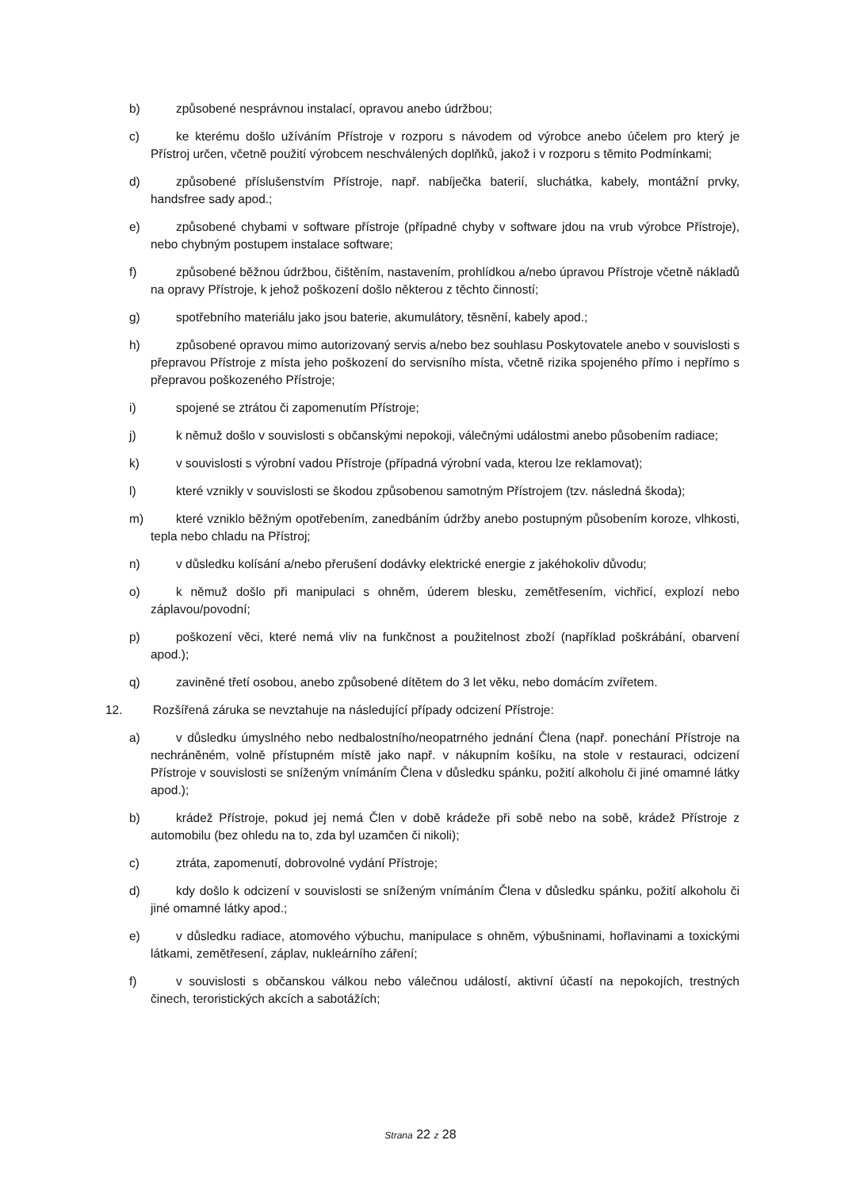b) způsobené nesprávnou instalací, opravou anebo údržbou;
c) ke kterému došlo užíváním Přístroje v rozporu s návodem od výrobce anebo účelem pro který je Přístroj určen, včetně použití výrobcem neschválených doplňků, jakož i v rozporu s těmito Podmínkami;
d) způsobené příslušenstvím Přístroje, např. nabíječka baterií, sluchátka, kabely, montážní prvky, handsfree sady apod.;
e) způsobené chybami v software přístroje (případné chyby v software jdou na vrub výrobce Přístroje), nebo chybným postupem instalace software;
f) způsobené běžnou údržbou, čištěním, nastavením, prohlídkou a/nebo úpravou Přístroje včetně nákladů na opravy Přístroje, k jehož poškození došlo některou z těchto činností;
g) spotřebního materiálu jako jsou baterie, akumulátory, těsnění, kabely apod.;
h) způsobené opravou mimo autorizovaný servis a/nebo bez souhlasu Poskytovatele anebo v souvislosti s přepravou Přístroje z místa jeho poškození do servisního místa, včetně rizika spojeného přímo i nepřímo s přepravou poškozeného Přístroje;
i) spojené se ztrátou či zapomenutím Přístroje;
j) k němuž došlo v souvislosti s občanskými nepokoji, válečnými událostmi anebo působením radiace;
k) v souvislosti s výrobní vadou Přístroje (případná výrobní vada, kterou lze reklamovat);
l) které vznikly v souvislosti se škodou způsobenou samotným Přístrojem (tzv. následná škoda);
m) které vzniklo běžným opotřebením, zanedbáním údržby anebo postupným působením koroze, vlhkosti, tepla nebo chladu na Přístroj;
n) v důsledku kolísání a/nebo přerušení dodávky elektrické energie z jakéhokoliv důvodu;
o) k němuž došlo při manipulaci s ohněm, úderem blesku, zemětřesením, vichřicí, explozí nebo záplavou/povodní;
p) poškození věci, které nemá vliv na funkčnost a použitelnost zboží (například poškrábání, obarvení apod.);
q) zaviněné třetí osobou, anebo způsobené dítětem do 3 let věku, nebo domácím zvířetem.
12. Rozšířená záruka se nevztahuje na následující případy odcizení Přístroje:
a) v důsledku úmyslného nebo nedbalostního/neopatrného jednání Člena (např. ponechání Přístroje na nechráněném, volně přístupném místě jako např. v nákupním košíku, na stole v restauraci, odcizení Přístroje v souvislosti se sníženým vnímáním Člena v důsledku spánku, požití alkoholu či jiné omamné látky apod.);
b) krádež Přístroje, pokud jej nemá Člen v době krádeže při sobě nebo na sobě, krádež Přístroje z automobilu (bez ohledu na to, zda byl uzamčen či nikoli);
c) ztráta, zapomenutí, dobrovolné vydání Přístroje;
d) kdy došlo k odcizení v souvislosti se sníženým vnímáním Člena v důsledku spánku, požití alkoholu či jiné omamné látky apod.;
e) v důsledku radiace, atomového výbuchu, manipulace s ohněm, výbušninami, hořlavinami a toxickými látkami, zemětřesení, záplav, nukleárního záření;
f) v souvislosti s občanskou válkou nebo válečnou událostí, aktivní účastí na nepokojích, trestných činech, teroristických akcích a sabotážích;
Strana 22 z 28